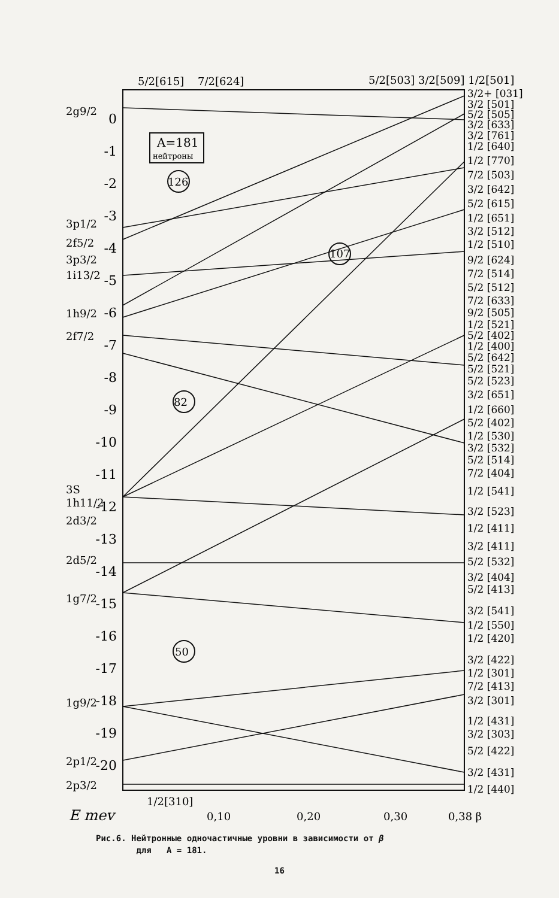0
-1
-2
-3
-4
-5
-6
-7
-8
-9
-10
-11
-12
-13
-14
-15
-16
-17
-18
-19
-20
2g9/2
3p1/2
2f5/2
3p3/2
1i13/2
1h9/2
2f7/2
3S
1h11/2
2d3/2
2d5/2
1g7/2
1g9/2
2p1/2
2p3/2
5/2[615]
7/2[624]
5/2[503] 3/2[509] 1/2[501]
1/2[310]
E mev
0,10
0,20
0,30
0,38 β
A=181
нейтроны
126
107
82
50
3/2+ [031]
3/2 [501]
5/2 [505]
3/2 [633]
3/2 [761]
1/2 [640]
1/2 [770]
7/2 [503]
3/2 [642]
5/2 [615]
1/2 [651]
3/2 [512]
1/2 [510]
9/2 [624]
7/2 [514]
5/2 [512]
7/2 [633]
9/2 [505]
1/2 [521]
5/2 [402]
1/2 [400]
5/2 [642]
5/2 [521]
5/2 [523]
3/2 [651]
1/2 [660]
5/2 [402]
1/2 [530]
3/2 [532]
5/2 [514]
7/2 [404]
1/2 [541]
3/2 [523]
1/2 [411]
3/2 [411]
5/2 [532]
3/2 [404]
5/2 [413]
3/2 [541]
1/2 [550]
1/2 [420]
3/2 [422]
1/2 [301]
7/2 [413]
3/2 [301]
1/2 [431]
3/2 [303]
5/2 [422]
3/2 [431]
1/2 [440]
Рис.6. Нейтронные одночастичные уровни в зависимости от β
для A = 181.
16